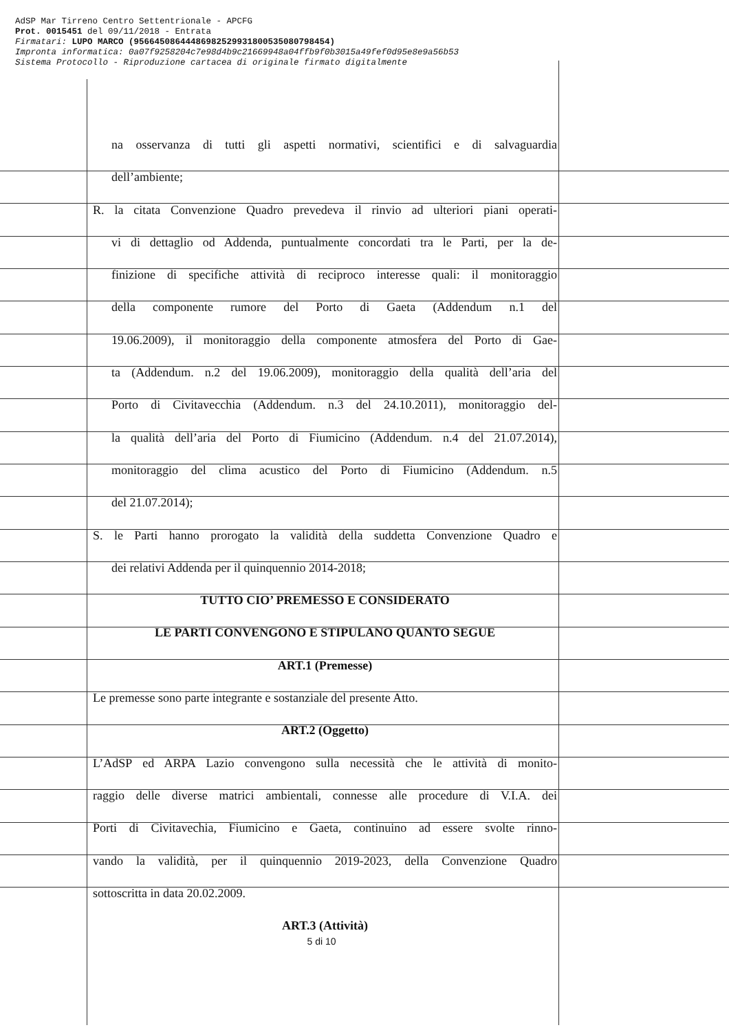AdSP Mar Tirreno Centro Settentrionale - APCFG
Prot. 0015451 del 09/11/2018 - Entrata
Firmatari: LUPO MARCO (95664508644486982529931800535080798454)
Impronta informatica: 0a07f9258204c7e98d4b9c21669948a04ffb9f0b3015a49fef0d95e8e9a56b53
Sistema Protocollo - Riproduzione cartacea di originale firmato digitalmente
na osservanza di tutti gli aspetti normativi, scientifici e di salvaguardia
dell’ambiente;
R. la citata Convenzione Quadro prevedeva il rinvio ad ulteriori piani operati-
vi di dettaglio od Addenda, puntualmente concordati tra le Parti, per la de-
finizione di specifiche attività di reciproco interesse quali: il monitoraggio
della componente rumore del Porto di Gaeta (Addendum n.1 del
19.06.2009), il monitoraggio della componente atmosfera del Porto di Gae-
ta (Addendum. n.2 del 19.06.2009), monitoraggio della qualità dell’aria del
Porto di Civitavecchia (Addendum. n.3 del 24.10.2011), monitoraggio del-
la qualità dell’aria del Porto di Fiumicino (Addendum. n.4 del 21.07.2014),
monitoraggio del clima acustico del Porto di Fiumicino (Addendum. n.5
del 21.07.2014);
S. le Parti hanno prorogato la validità della suddetta Convenzione Quadro e
dei relativi Addenda per il quinquennio 2014-2018;
TUTTO CIO’ PREMESSO E CONSIDERATO
LE PARTI CONVENGONO E STIPULANO QUANTO SEGUE
ART.1 (Premesse)
Le premesse sono parte integrante e sostanziale del presente Atto.
ART.2 (Oggetto)
L’AdSP ed ARPA Lazio convengono sulla necessità che le attività di monito-
raggio delle diverse matrici ambientali, connesse alle procedure di V.I.A. dei
Porti di Civitavechia, Fiumicino e Gaeta, continuino ad essere svolte rinno-
vando la validità, per il quinquennio 2019-2023, della Convenzione Quadro
sottoscritta in data 20.02.2009.
ART.3 (Attività)
5 di 10